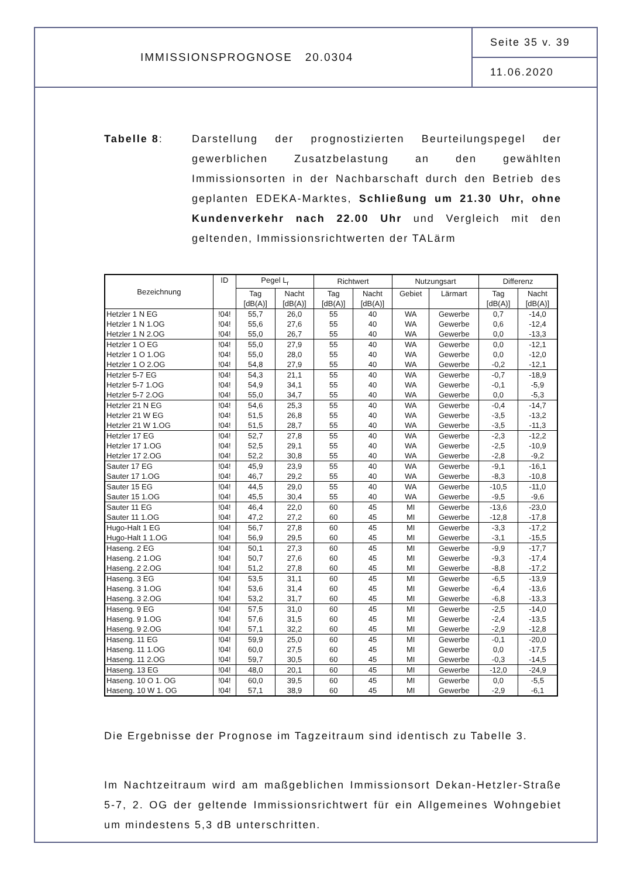IMMISSIONSPROGNOSE 20.0304
Seite 35 v. 39
11.06.2020
Tabelle 8: Darstellung der prognostizierten Beurteilungspegel der gewerblichen Zusatzbelastung an den gewählten Immissionsorten in der Nachbarschaft durch den Betrieb des geplanten EDEKA-Marktes, Schließung um 21.30 Uhr, ohne Kundenverkehr nach 22.00 Uhr und Vergleich mit den geltenden, Immissionsrichtwerten der TALärm
| Bezeichnung | ID | Pegel L<sub>r</sub> | | Richtwert | | Nutzungsart | | Differenz | |
| --- | --- | --- | --- | --- | --- | --- | --- | --- | --- |
| | | Tag [dB(A)] | Nacht [dB(A)] | Tag [dB(A)] | Nacht [dB(A)] | Gebiet | Lärmart | Tag [dB(A)] | Nacht [dB(A)] |
| Hetzler 1 N EG | !04! | 55,7 | 26,0 | 55 | 40 | WA | Gewerbe | 0,7 | -14,0 |
| Hetzler 1 N 1.OG | !04! | 55,6 | 27,6 | 55 | 40 | WA | Gewerbe | 0,6 | -12,4 |
| Hetzler 1 N 2.OG | !04! | 55,0 | 26,7 | 55 | 40 | WA | Gewerbe | 0,0 | -13,3 |
| Hetzler 1 O EG | !04! | 55,0 | 27,9 | 55 | 40 | WA | Gewerbe | 0,0 | -12,1 |
| Hetzler 1 O 1.OG | !04! | 55,0 | 28,0 | 55 | 40 | WA | Gewerbe | 0,0 | -12,0 |
| Hetzler 1 O 2.OG | !04! | 54,8 | 27,9 | 55 | 40 | WA | Gewerbe | -0,2 | -12,1 |
| Hetzler 5-7 EG | !04! | 54,3 | 21,1 | 55 | 40 | WA | Gewerbe | -0,7 | -18,9 |
| Hetzler 5-7 1.OG | !04! | 54,9 | 34,1 | 55 | 40 | WA | Gewerbe | -0,1 | -5,9 |
| Hetzler 5-7 2.OG | !04! | 55,0 | 34,7 | 55 | 40 | WA | Gewerbe | 0,0 | -5,3 |
| Hetzler 21 N EG | !04! | 54,6 | 25,3 | 55 | 40 | WA | Gewerbe | -0,4 | -14,7 |
| Hetzler 21 W EG | !04! | 51,5 | 26,8 | 55 | 40 | WA | Gewerbe | -3,5 | -13,2 |
| Hetzler 21 W 1.OG | !04! | 51,5 | 28,7 | 55 | 40 | WA | Gewerbe | -3,5 | -11,3 |
| Hetzler 17 EG | !04! | 52,7 | 27,8 | 55 | 40 | WA | Gewerbe | -2,3 | -12,2 |
| Hetzler 17 1.OG | !04! | 52,5 | 29,1 | 55 | 40 | WA | Gewerbe | -2,5 | -10,9 |
| Hetzler 17 2.OG | !04! | 52,2 | 30,8 | 55 | 40 | WA | Gewerbe | -2,8 | -9,2 |
| Sauter 17 EG | !04! | 45,9 | 23,9 | 55 | 40 | WA | Gewerbe | -9,1 | -16,1 |
| Sauter 17 1.OG | !04! | 46,7 | 29,2 | 55 | 40 | WA | Gewerbe | -8,3 | -10,8 |
| Sauter 15 EG | !04! | 44,5 | 29,0 | 55 | 40 | WA | Gewerbe | -10,5 | -11,0 |
| Sauter 15 1.OG | !04! | 45,5 | 30,4 | 55 | 40 | WA | Gewerbe | -9,5 | -9,6 |
| Sauter 11 EG | !04! | 46,4 | 22,0 | 60 | 45 | MI | Gewerbe | -13,6 | -23,0 |
| Sauter 11 1.OG | !04! | 47,2 | 27,2 | 60 | 45 | MI | Gewerbe | -12,8 | -17,8 |
| Hugo-Halt 1 EG | !04! | 56,7 | 27,8 | 60 | 45 | MI | Gewerbe | -3,3 | -17,2 |
| Hugo-Halt 1 1.OG | !04! | 56,9 | 29,5 | 60 | 45 | MI | Gewerbe | -3,1 | -15,5 |
| Haseng. 2 EG | !04! | 50,1 | 27,3 | 60 | 45 | MI | Gewerbe | -9,9 | -17,7 |
| Haseng. 2 1.OG | !04! | 50,7 | 27,6 | 60 | 45 | MI | Gewerbe | -9,3 | -17,4 |
| Haseng. 2 2.OG | !04! | 51,2 | 27,8 | 60 | 45 | MI | Gewerbe | -8,8 | -17,2 |
| Haseng. 3 EG | !04! | 53,5 | 31,1 | 60 | 45 | MI | Gewerbe | -6,5 | -13,9 |
| Haseng. 3 1.OG | !04! | 53,6 | 31,4 | 60 | 45 | MI | Gewerbe | -6,4 | -13,6 |
| Haseng. 3 2.OG | !04! | 53,2 | 31,7 | 60 | 45 | MI | Gewerbe | -6,8 | -13,3 |
| Haseng. 9 EG | !04! | 57,5 | 31,0 | 60 | 45 | MI | Gewerbe | -2,5 | -14,0 |
| Haseng. 9 1.OG | !04! | 57,6 | 31,5 | 60 | 45 | MI | Gewerbe | -2,4 | -13,5 |
| Haseng. 9 2.OG | !04! | 57,1 | 32,2 | 60 | 45 | MI | Gewerbe | -2,9 | -12,8 |
| Haseng. 11 EG | !04! | 59,9 | 25,0 | 60 | 45 | MI | Gewerbe | -0,1 | -20,0 |
| Haseng. 11 1.OG | !04! | 60,0 | 27,5 | 60 | 45 | MI | Gewerbe | 0,0 | -17,5 |
| Haseng. 11 2.OG | !04! | 59,7 | 30,5 | 60 | 45 | MI | Gewerbe | -0,3 | -14,5 |
| Haseng. 13 EG | !04! | 48,0 | 20,1 | 60 | 45 | MI | Gewerbe | -12,0 | -24,9 |
| Haseng. 10 O 1. OG | !04! | 60,0 | 39,5 | 60 | 45 | MI | Gewerbe | 0,0 | -5,5 |
| Haseng. 10 W 1. OG | !04! | 57,1 | 38,9 | 60 | 45 | MI | Gewerbe | -2,9 | -6,1 |
Die Ergebnisse der Prognose im Tagzeitraum sind identisch zu Tabelle 3.
Im Nachtzeitraum wird am maßgeblichen Immissionsort Dekan-Hetzler-Straße 5-7, 2. OG der geltende Immissionsrichtwert für ein Allgemeines Wohngebiet um mindestens 5,3 dB unterschritten.